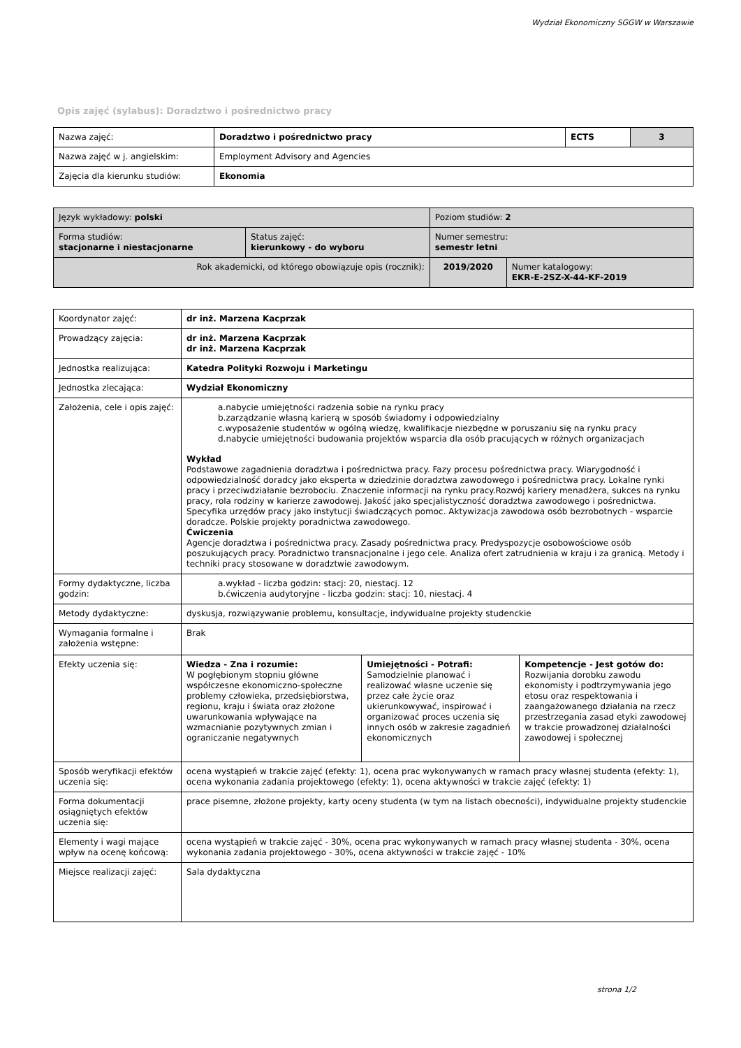Wydział Ekonomiczny SGGW w Warszawie
Opis zajęć (sylabus): Doradztwo i pośrednictwo pracy
| Nazwa zajęć: | Doradztwo i pośrednictwo pracy | ECTS | 3 |
| Nazwa zajęć w j. angielskim: | Employment Advisory and Agencies | | |
| Zajęcia dla kierunku studiów: | Ekonomia | | |
| Język wykładowy: polski | | Poziom studiów: 2 | |
| Forma studiów: stacjonarne i niestacjonarne | Status zajęć: kierunkowy - do wyboru | Numer semestru: semestr letni | |
| Rok akademicki, od którego obowiązuje opis (rocznik): | | 2019/2020 | Numer katalogowy: EKR-E-2SZ-X-44-KF-2019 |
| Koordynator zajęć: | dr inż. Marzena Kacprzak | | |
| Prowadzący zajęcia: | dr inż. Marzena Kacprzak dr inż. Marzena Kacprzak | | |
| Jednostka realizująca: | Katedra Polityki Rozwoju i Marketingu | | |
| Jednostka zlecająca: | Wydział Ekonomiczny | | |
| Założenia, cele i opis zajęć: | a.nabycie umiejętności radzenia sobie na rynku pracy b.zarządzanie własną karierą w sposób świadomy i odpowiedzialny c.wyposażenie studentów w ogólną wiedzę, kwalifikacje niezbędne w poruszaniu się na rynku pracy d.nabycie umiejętności budowania projektów wsparcia dla osób pracujących w różnych organizacjach Wykład Podstawowe zagadnienia doradztwa i pośrednictwa pracy. Fazy procesu pośrednictwa pracy. Wiarygodność i odpowiedzialność doradcy jako eksperta w dziedzinie doradztwa zawodowego i pośrednictwa pracy. Lokalne rynki pracy i przeciwdziałanie bezrobociu. Znaczenie informacji na rynku pracy.Rozwój kariery menadżera, sukces na rynku pracy, rola rodziny w karierze zawodowej. Jakość jako specjalistyczność doradztwa zawodowego i pośrednictwa. Specyfika urzędów pracy jako instytucji świadczących pomoc. Aktywizacja zawodowa osób bezrobotnych - wsparcie doradcze. Polskie projekty poradnictwa zawodowego. Ćwiczenia Agencje doradztwa i pośrednictwa pracy. Zasady pośrednictwa pracy. Predyspozycje osobowościowe osób poszukujących pracy. Poradnictwo transnacjonalne i jego cele. Analiza ofert zatrudnienia w kraju i za granicą. Metody i techniki pracy stosowane w doradztwie zawodowym. | | |
| Formy dydaktyczne, liczba godzin: | a.wykład - liczba godzin: stacj: 20, niestacj. 12 b.ćwiczenia audytoryjne - liczba godzin: stacj: 10, niestacj. 4 | | |
| Metody dydaktyczne: | dyskusja, rozwiązywanie problemu, konsultacje, indywidualne projekty studenckie | | |
| Wymagania formalne i założenia wstępne: | Brak | | |
| Efekty uczenia się: | Wiedza - Zna i rozumie: W pogłębionym stopniu główne współczesne ekonomiczno-społeczne problemy człowieka, przedsiębiorstwa, regionu, kraju i świata oraz złożone uwarunkowania wpływające na wzmacnianie pozytywnych zmian i ograniczanie negatywnych | Umiejętności - Potrafi: Samodzielnie planować i realizować własne uczenie się przez całe życie oraz ukierunkowywać, inspirować i organizować proces uczenia się innych osób w zakresie zagadnień ekonomicznych | Kompetencje - Jest gotów do: Rozwijania dorobku zawodu ekonomisty i podtrzymywania jego etosu oraz respektowania i zaangażowanego działania na rzecz przestrzegania zasad etyki zawodowej w trakcie prowadzonej działalności zawodowej i społecznej |
| Sposób weryfikacji efektów uczenia się: | ocena wystąpień w trakcie zajęć (efekty: 1), ocena prac wykonywanych w ramach pracy własnej studenta (efekty: 1), ocena wykonania zadania projektowego (efekty: 1), ocena aktywności w trakcie zajęć (efekty: 1) | | |
| Forma dokumentacji osiągniętych efektów uczenia się: | prace pisemne, złożone projekty, karty oceny studenta (w tym na listach obecności), indywidualne projekty studenckie | | |
| Elementy i wagi mające wpływ na ocenę końcową: | ocena wystąpień w trakcie zajęć - 30%, ocena prac wykonywanych w ramach pracy własnej studenta - 30%, ocena wykonania zadania projektowego - 30%, ocena aktywności w trakcie zajęć - 10% | | |
| Miejsce realizacji zajęć: | Sala dydaktyczna | | |
strona 1/2